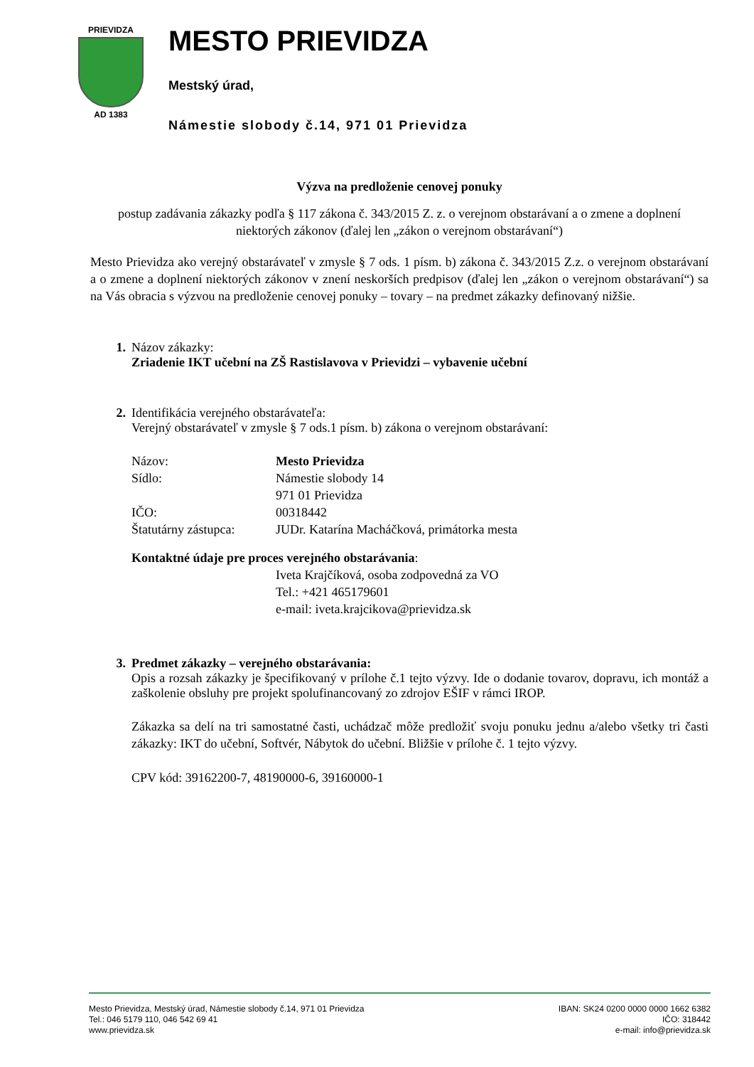PRIEVIDZA
AD 1383
MESTO PRIEVIDZA
Mestský úrad,
Námestie slobody č.14, 971 01 Prievidza
Výzva na predloženie cenovej ponuky
postup zadávania zákazky podľa § 117 zákona č. 343/2015 Z. z. o verejnom obstarávaní a o zmene a doplnení niektorých zákonov (ďalej len „zákon o verejnom obstarávaní“)
Mesto Prievidza ako verejný obstarávateľ v zmysle § 7 ods. 1 písm. b) zákona č. 343/2015 Z.z. o verejnom obstarávaní a o zmene a doplnení niektorých zákonov v znení neskorších predpisov (ďalej len „zákon o verejnom obstarávaní“) sa na Vás obracia s výzvou na predloženie cenovej ponuky – tovary – na predmet zákazky definovaný nižšie.
1. Názov zákazky:
Zriadenie IKT učební na ZŠ Rastislavova v Prievidzi – vybavenie učební
2. Identifikácia verejného obstarávateľa:
Verejný obstarávateľ v zmysle § 7 ods.1 písm. b) zákona o verejnom obstarávaní:
Názov: Mesto Prievidza
Sídlo: Námestie slobody 14
971 01 Prievidza
IČO: 00318442
Štatutárny zástupca: JUDr. Katarína Macháčková, primátorka mesta
Kontaktné údaje pre proces verejného obstarávania:
Iveta Krajčíková, osoba zodpovedná za VO
Tel.: +421 465179601
e-mail: iveta.krajcikova@prievidza.sk
3. Predmet zákazky – verejného obstarávania:
Opis a rozsah zákazky je špecifikovaný v prílohe č.1 tejto výzvy. Ide o dodanie tovarov, dopravu, ich montáž a zaškolenie obsluhy pre projekt spolufinancovaný zo zdrojov EŠIF v rámci IROP.
Zákazka sa delí na tri samostatné časti, uchádzač môže predložiť svoju ponuku jednu a/alebo všetky tri časti zákazky: IKT do učební, Softvér, Nábytok do učební. Bližšie v prílohe č. 1 tejto výzvy.
CPV kód: 39162200-7, 48190000-6, 39160000-1
Mesto Prievidza, Mestský úrad, Námestie slobody č.14, 971 01 Prievidza
Tel.: 046 5179 110, 046 542 69 41
www.prievidza.sk
IBAN: SK24 0200 0000 0000 1662 6382
IČO: 318442
e-mail: info@prievidza.sk